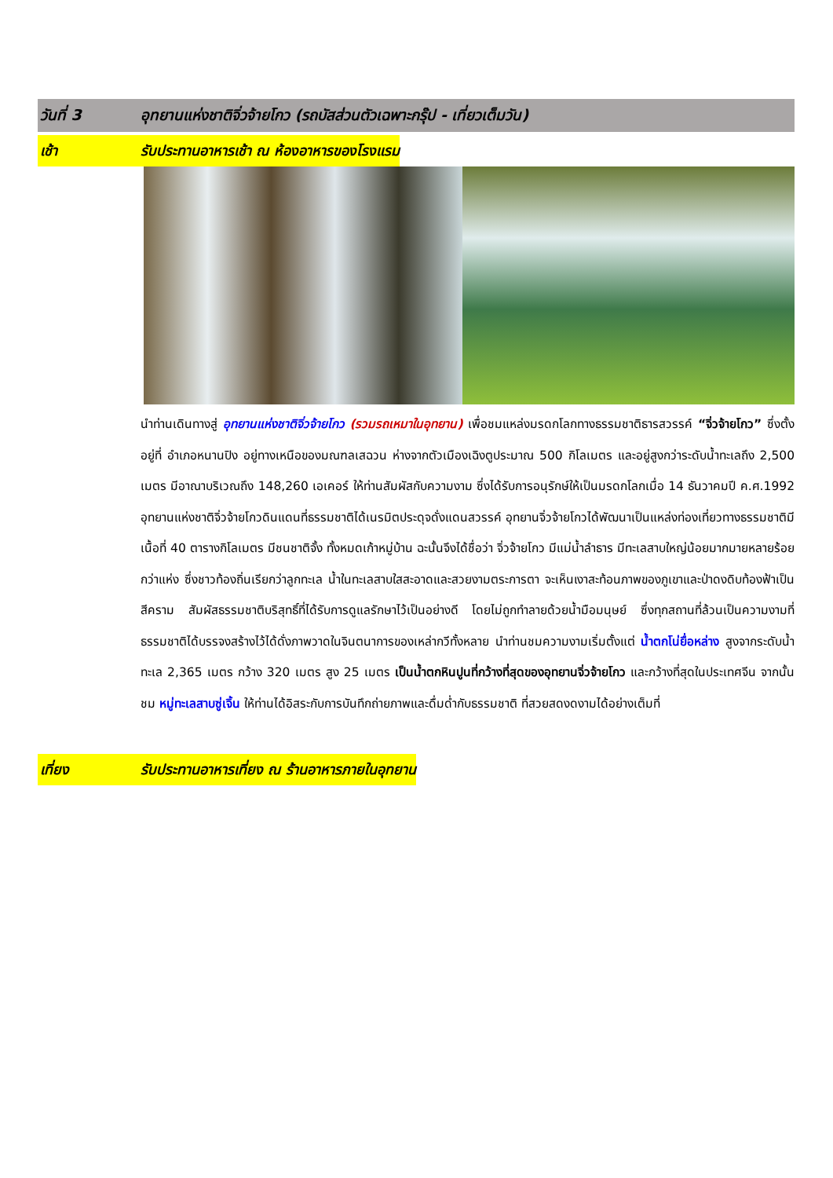วันที่ 3 อุทยานแห่งชาติจิ่วจ้ายโกว (รถบัสส่วนตัวเฉพาะกรุ๊ป - เที่ยวเต็มวัน)
เช้า รับประทานอาหารเช้า ณ ห้องอาหารของโรงแรม
นำท่านเดินทางสู่ อุทยานแห่งชาติจิ่วจ้ายโกว (รวมรถเหมาในอุทยาน) เพื่อชมแหล่งมรดกโลกทางธรรมชาติธารสวรรค์ “จิ่วจ้ายโกว” ซึ่งตั้งอยู่ที่ อำเภอหนานปิง อยู่ทางเหนือของมณฑลเสฉวน ห่างจากตัวเมืองเฉิงตูประมาณ 500 กิโลเมตร และอยู่สูงกว่าระดับน้ำทะเลถึง 2,500 เมตร มีอาณาบริเวณถึง 148,260 เอเคอร์ ให้ท่านสัมผัสกับความงาม ซึ่งได้รับการอนุรักษ์ให้เป็นมรดกโลกเมื่อ 14 ธันวาคมปี ค.ศ.1992 อุทยานแห่งชาติจิ่วจ้ายโกวดินแดนที่ธรรมชาติได้เนรมิตประดุจดั่งแดนสวรรค์ อุทยานจิ่วจ้ายโกวได้พัฒนาเป็นแหล่งท่องเที่ยวทางธรรมชาติมีเนื้อที่ 40 ตารางกิโลเมตร มีชนชาติจั้ง ทั้งหมดเก้าหมู่บ้าน ฉะนั้นจึงได้ชื่อว่า จิ่วจ้ายโกว มีแม่น้ำลำธาร มีทะเลสาบใหญ่น้อยมากมายหลายร้อยกว่าแห่ง ซึ่งชาวท้องถิ่นเรียกว่าลูกทะเล น้ำในทะเลสาบใสสะอาดและสวยงามตระการตา จะเห็นเงาสะท้อนภาพของภูเขาและป่าดงดิบท้องฟ้าเป็นสีคราม สัมผัสธรรมชาติบริสุทธิ์ที่ได้รับการดูแลรักษาไว้เป็นอย่างดี โดยไม่ถูกทำลายด้วยน้ำมือมนุษย์ ซึ่งทุกสถานที่ล้วนเป็นความงามที่ธรรมชาติได้บรรจงสร้างไว้ได้ดั่งภาพวาดในจินตนาการของเหล่ากวีทั้งหลาย นำท่านชมความงามเริ่มตั้งแต่ น้ำตกโน่ยื่อหล่าง สูงจากระดับน้ำทะเล 2,365 เมตร กว้าง 320 เมตร สูง 25 เมตร เป็นน้ำตกหินปูนที่กว้างที่สุดของอุทยานจิ่วจ้ายโกว และกว้างที่สุดในประเทศจีน จากนั้นชม หมู่ทะเลสาบซู่เจิ้น ให้ท่านได้อิสระกับการบันทึกถ่ายภาพและดื่มด่ำกับธรรมชาติ ที่สวยสดงดงามได้อย่างเต็มที่
เที่ยง รับประทานอาหารเที่ยง ณ ร้านอาหารภายในอุทยาน